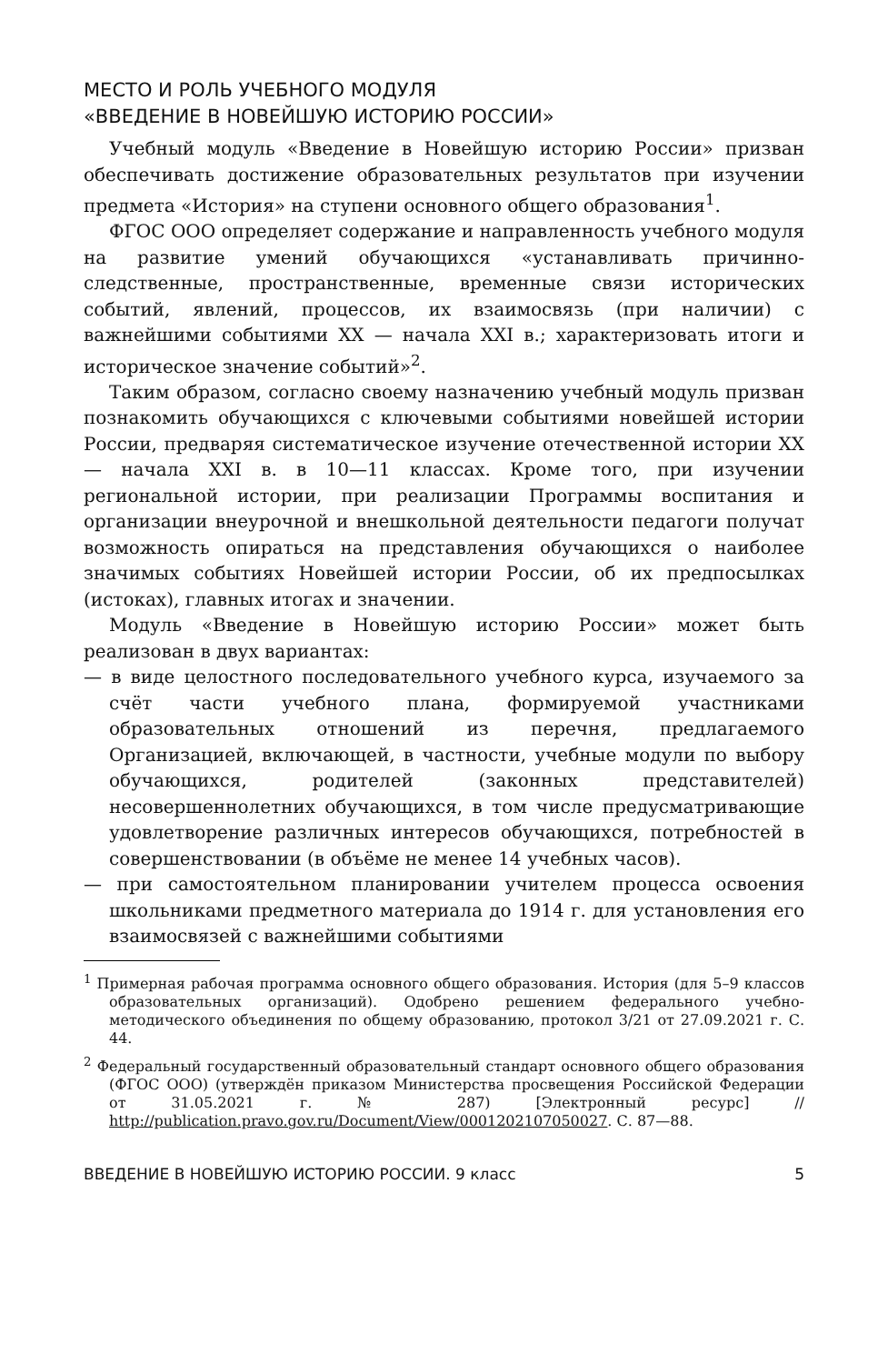МЕСТО И РОЛЬ УЧЕБНОГО МОДУЛЯ
«ВВЕДЕНИЕ В НОВЕЙШУЮ ИСТОРИЮ РОССИИ»
Учебный модуль «Введение в Новейшую историю России» призван обеспечивать достижение образовательных результатов при изучении предмета «История» на ступени основного общего образования<sup>1</sup>.
ФГОС ООО определяет содержание и направленность учебного модуля на развитие умений обучающихся «устанавливать причинно-следственные, пространственные, временные связи исторических событий, явлений, процессов, их взаимосвязь (при наличии) с важнейшими событиями XX — начала XXI в.; характеризовать итоги и историческое значение событий»<sup>2</sup>.
Таким образом, согласно своему назначению учебный модуль призван познакомить обучающихся с ключевыми событиями новейшей истории России, предваряя систематическое изучение отечественной истории XX — начала XXI в. в 10—11 классах. Кроме того, при изучении региональной истории, при реализации Программы воспитания и организации внеурочной и внешкольной деятельности педагоги получат возможность опираться на представления обучающихся о наиболее значимых событиях Новейшей истории России, об их предпосылках (истоках), главных итогах и значении.
Модуль «Введение в Новейшую историю России» может быть реализован в двух вариантах:
— в виде целостного последовательного учебного курса, изучаемого за счёт части учебного плана, формируемой участниками образовательных отношений из перечня, предлагаемого Организацией, включающей, в частности, учебные модули по выбору обучающихся, родителей (законных представителей) несовершеннолетних обучающихся, в том числе предусматривающие удовлетворение различных интересов обучающихся, потребностей в совершенствовании (в объёме не менее 14 учебных часов).
— при самостоятельном планировании учителем процесса освоения школьниками предметного материала до 1914 г. для установления его взаимосвязей с важнейшими событиями
<sup>1</sup> Примерная рабочая программа основного общего образования. История (для 5–9 классов образовательных организаций). Одобрено решением федерального учебно-методического объединения по общему образованию, протокол 3/21 от 27.09.2021 г. С. 44.
<sup>2</sup> Федеральный государственный образовательный стандарт основного общего образования (ФГОС ООО) (утверждён приказом Министерства просвещения Российской Федерации от 31.05.2021 г. № 287) [Электронный ресурс] // http://publication.pravo.gov.ru/Document/View/0001202107050027. С. 87—88.
ВВЕДЕНИЕ В НОВЕЙШУЮ ИСТОРИЮ РОССИИ. 9 класс 5